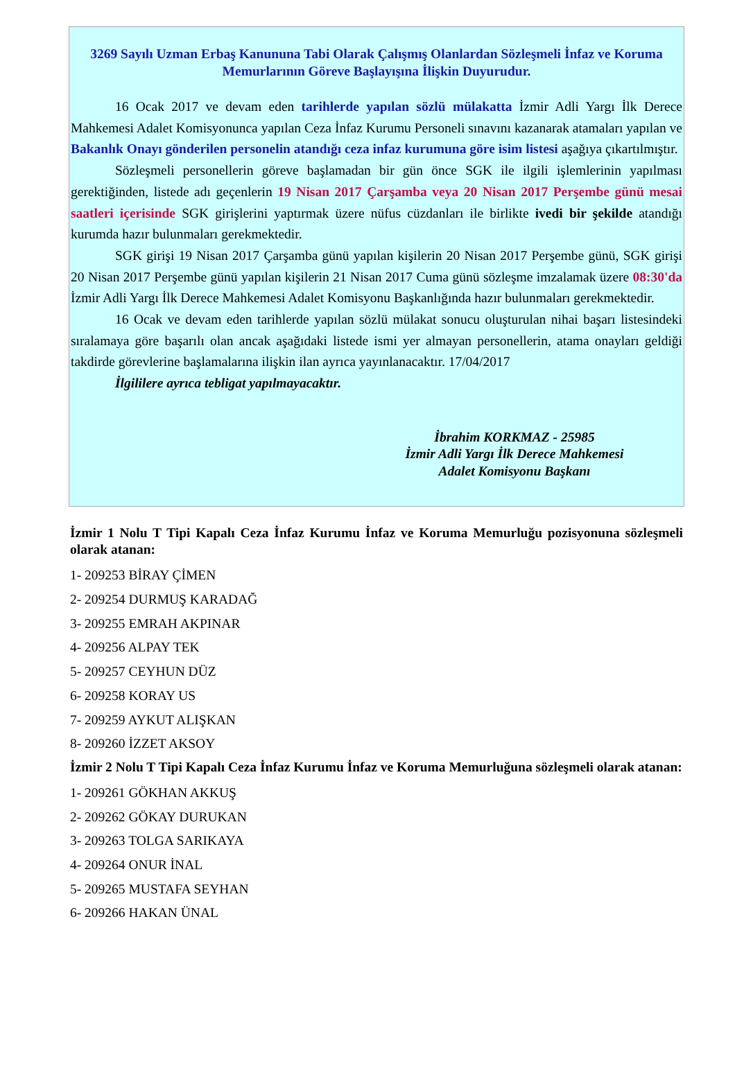3269 Sayılı Uzman Erbaş Kanununa Tabi Olarak Çalışmış Olanlardan Sözleşmeli İnfaz ve Koruma Memurlarının Göreve Başlayışına İlişkin Duyurudur.
16 Ocak 2017 ve devam eden tarihlerde yapılan sözlü mülakatta İzmir Adli Yargı İlk Derece Mahkemesi Adalet Komisyonunca yapılan Ceza İnfaz Kurumu Personeli sınavını kazanarak atamaları yapılan ve Bakanlık Onayı gönderilen personelin atandığı ceza infaz kurumuna göre isim listesi aşağıya çıkartılmıştır.
Sözleşmeli personellerin göreve başlamadan bir gün önce SGK ile ilgili işlemlerinin yapılması gerektiğinden, listede adı geçenlerin 19 Nisan 2017 Çarşamba veya 20 Nisan 2017 Perşembe günü mesai saatleri içerisinde SGK girişlerini yaptırmak üzere nüfus cüzdanları ile birlikte ivedi bir şekilde atandığı kurumda hazır bulunmaları gerekmektedir.
SGK girişi 19 Nisan 2017 Çarşamba günü yapılan kişilerin 20 Nisan 2017 Perşembe günü, SGK girişi 20 Nisan 2017 Perşembe günü yapılan kişilerin 21 Nisan 2017 Cuma günü sözleşme imzalamak üzere 08:30'da İzmir Adli Yargı İlk Derece Mahkemesi Adalet Komisyonu Başkanlığında hazır bulunmaları gerekmektedir.
16 Ocak ve devam eden tarihlerde yapılan sözlü mülakat sonucu oluşturulan nihai başarı listesindeki sıralamaya göre başarılı olan ancak aşağıdaki listede ismi yer almayan personellerin, atama onayları geldiği takdirde görevlerine başlamalarına ilişkin ilan ayrıca yayınlanacaktır. 17/04/2017
İlgililere ayrıca tebligat yapılmayacaktır.
İbrahim KORKMAZ - 25985
İzmir Adli Yargı İlk Derece Mahkemesi
Adalet Komisyonu Başkanı
İzmir 1 Nolu T Tipi Kapalı Ceza İnfaz Kurumu İnfaz ve Koruma Memurluğu pozisyonuna sözleşmeli olarak atanan:
1- 209253 BİRAY ÇİMEN
2- 209254 DURMUŞ KARADAĞ
3- 209255 EMRAH AKPINAR
4- 209256 ALPAY TEK
5- 209257 CEYHUN DÜZ
6- 209258 KORAY US
7- 209259 AYKUT ALIŞKAN
8- 209260 İZZET AKSOY
İzmir 2 Nolu T Tipi Kapalı Ceza İnfaz Kurumu İnfaz ve Koruma Memurluğuna sözleşmeli olarak atanan:
1- 209261 GÖKHAN AKKUŞ
2- 209262 GÖKAY DURUKAN
3- 209263 TOLGA SARIKAYA
4- 209264 ONUR İNAL
5- 209265 MUSTAFA SEYHAN
6- 209266 HAKAN ÜNAL